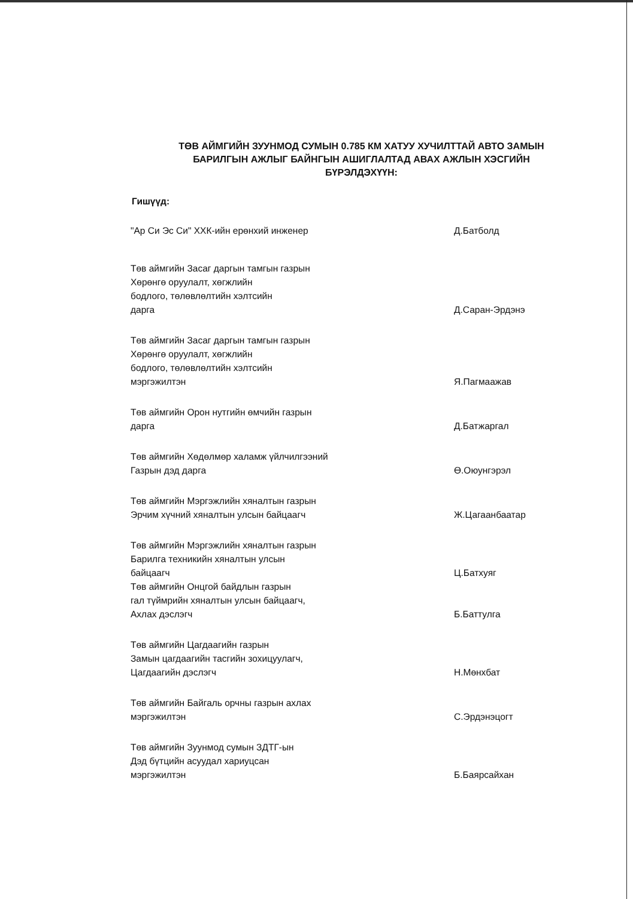ТӨВ АЙМГИЙН ЗУУНМОД СУМЫН 0.785 КМ ХАТУУ ХУЧИЛТТАЙ АВТО ЗАМЫН БАРИЛГЫН АЖЛЫГ БАЙНГЫН АШИГЛАЛТАД АВАХ АЖЛЫН ХЭСГИЙН БҮРЭЛДЭХҮҮН:
Гишүүд:
"Ар Си Эс Си" ХХК-ийн ерөнхий инженер Д.Батболд
Төв аймгийн Засаг даргын тамгын газрын
Хөрөнгө оруулалт, хөгжлийн
бодлого, төлөвлөлтийн хэлтсийн
дарга
Д.Саран-Эрдэнэ
Төв аймгийн Засаг даргын тамгын газрын
Хөрөнгө оруулалт, хөгжлийн
бодлого, төлөвлөлтийн хэлтсийн
мэргэжилтэн
Я.Пагмаажав
Төв аймгийн Орон нутгийн өмчийн газрын
дарга
Д.Батжаргал
Төв аймгийн Хөдөлмөр халамж үйлчилгээний
Газрын дэд дарга
Ө.Оюунгэрэл
Төв аймгийн Мэргэжлийн хяналтын газрын
Эрчим хүчний хяналтын улсын байцаагч
Ж.Цагаанбаатар
Төв аймгийн Мэргэжлийн хяналтын газрын
Барилга техникийн хяналтын улсын
байцаагч
Ц.Батхуяг
Төв аймгийн Онцгой байдлын газрын
гал түймрийн хяналтын улсын байцаагч,
Ахлах дэслэгч
Б.Баттулга
Төв аймгийн Цагдаагийн газрын
Замын цагдаагийн тасгийн зохицуулагч,
Цагдаагийн дэслэгч
Н.Мөнхбат
Төв аймгийн Байгаль орчны газрын ахлах
мэргэжилтэн
С.Эрдэнэцогт
Төв аймгийн Зуунмод сумын ЗДТГ-ын
Дэд бүтцийн асуудал хариуцсан
мэргэжилтэн
Б.Баярсайхан